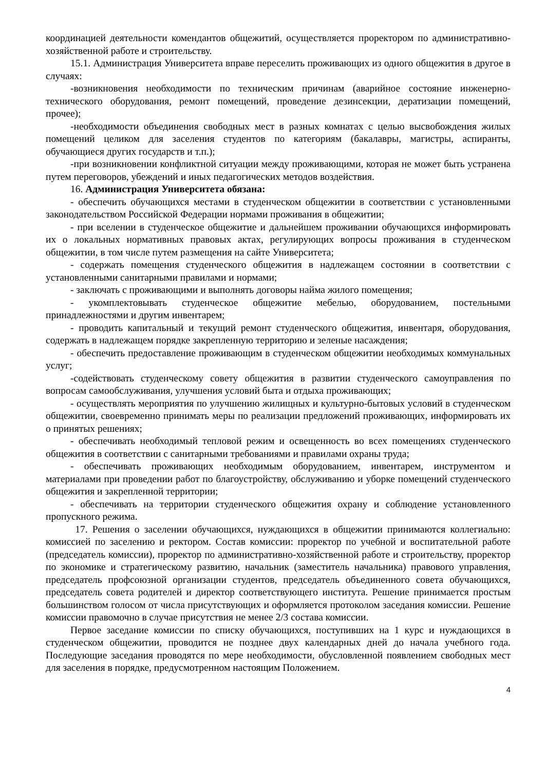координацией деятельности комендантов общежитий, осуществляется проректором по административно-хозяйственной работе и строительству.
15.1. Администрация Университета вправе переселить проживающих из одного общежития в другое в случаях:
-возникновения необходимости по техническим причинам (аварийное состояние инженерно-технического оборудования, ремонт помещений, проведение дезинсекции, дератизации помещений, прочее);
-необходимости объединения свободных мест в разных комнатах с целью высвобождения жилых помещений целиком для заселения студентов по категориям (бакалавры, магистры, аспиранты, обучающиеся других государств и т.п.);
-при возникновении конфликтной ситуации между проживающими, которая не может быть устранена путем переговоров, убеждений и иных педагогических методов воздействия.
16. Администрация Университета обязана:
- обеспечить обучающихся местами в студенческом общежитии в соответствии с установленными законодательством Российской Федерации нормами проживания в общежитии;
- при вселении в студенческое общежитие и дальнейшем проживании обучающихся информировать их о локальных нормативных правовых актах, регулирующих вопросы проживания в студенческом общежитии, в том числе путем размещения на сайте Университета;
- содержать помещения студенческого общежития в надлежащем состоянии в соответствии с установленными санитарными правилами и нормами;
- заключать с проживающими и выполнять договоры найма жилого помещения;
- укомплектовывать студенческое общежитие мебелью, оборудованием, постельными принадлежностями и другим инвентарем;
- проводить капитальный и текущий ремонт студенческого общежития, инвентаря, оборудования, содержать в надлежащем порядке закрепленную территорию и зеленые насаждения;
- обеспечить предоставление проживающим в студенческом общежитии необходимых коммунальных услуг;
-содействовать студенческому совету общежития в развитии студенческого самоуправления по вопросам самообслуживания, улучшения условий быта и отдыха проживающих;
- осуществлять мероприятия по улучшению жилищных и культурно-бытовых условий в студенческом общежитии, своевременно принимать меры по реализации предложений проживающих, информировать их о принятых решениях;
- обеспечивать необходимый тепловой режим и освещенность во всех помещениях студенческого общежития в соответствии с санитарными требованиями и правилами охраны труда;
- обеспечивать проживающих необходимым оборудованием, инвентарем, инструментом и материалами при проведении работ по благоустройству, обслуживанию и уборке помещений студенческого общежития и закрепленной территории;
- обеспечивать на территории студенческого общежития охрану и соблюдение установленного пропускного режима.
17. Решения о заселении обучающихся, нуждающихся в общежитии принимаются коллегиально: комиссией по заселению и ректором. Состав комиссии: проректор по учебной и воспитательной работе (председатель комиссии), проректор по административно-хозяйственной работе и строительству, проректор по экономике и стратегическому развитию, начальник (заместитель начальника) правового управления, председатель профсоюзной организации студентов, председатель объединенного совета обучающихся, председатель совета родителей и директор соответствующего института. Решение принимается простым большинством голосом от числа присутствующих и оформляется протоколом заседания комиссии. Решение комиссии правомочно в случае присутствия не менее 2/3 состава комиссии.
Первое заседание комиссии по списку обучающихся, поступивших на 1 курс и нуждающихся в студенческом общежитии, проводится не позднее двух календарных дней до начала учебного года. Последующие заседания проводятся по мере необходимости, обусловленной появлением свободных мест для заселения в порядке, предусмотренном настоящим Положением.
4